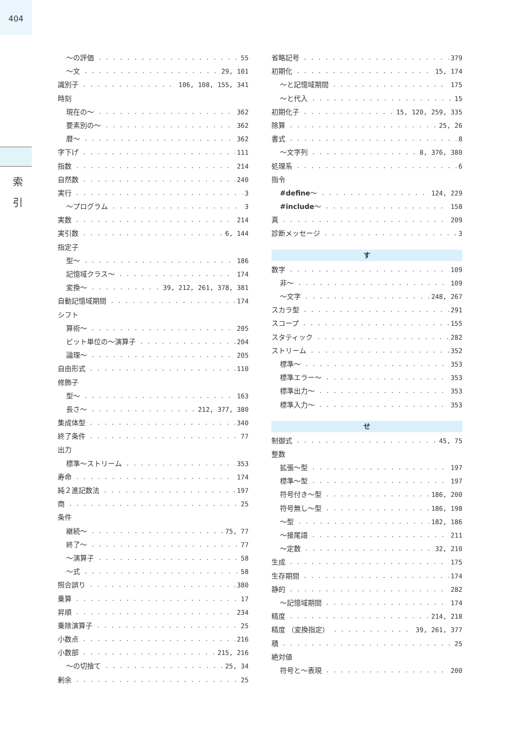404
索 引
～の評価 55
～文 29, 101
識別子 106, 108, 155, 341
時刻
現在の～ 362
要素別の～ 362
暦～ 362
字下げ 111
指数 214
自然数 240
実行 3
～プログラム 3
実数 214
実引数 6, 144
指定子
型～ 186
記憶域クラス～ 174
変換～ 39, 212, 261, 378, 381
自動記憶域期間 174
シフト
算術～ 205
ビット単位の～演算子 204
論理～ 205
自由形式 110
修飾子
型～ 163
長さ～ 212, 377, 380
集成体型 340
終了条件 77
出力
標準～ストリーム 353
寿命 174
純２進記数法 197
商 25
条件
継続～ 75, 77
終了～ 77
～演算子 58
～式 58
照合誤り 380
乗算 17
昇順 234
乗除演算子 25
小数点 216
小数部 215, 216
～の切捨て 25, 34
剰余 25
省略記号 379
初期化 15, 174
～と記憶域期間 175
～と代入 15
初期化子 15, 120, 259, 335
除算 25, 26
書式 8
～文字列 8, 376, 380
処理系 6
指令
#define～ 124, 229
#include～ 158
真 209
診断メッセージ 3
す
数字 109
非～ 109
～文字 248, 267
スカラ型 291
スコープ 155
スタティック 282
ストリーム 352
標準～ 353
標準エラー～ 353
標準出力～ 353
標準入力～ 353
せ
制御式 45, 75
整数
拡張～型 197
標準～型 197
符号付き～型 186, 200
符号無し～型 186, 198
～型 182, 186
～接尾語 211
～定数 32, 210
生成 175
生存期間 174
静的 282
～記憶域期間 174
精度 214, 218
精度 （変換指定） 39, 261, 377
積 25
絶対値
符号と～表現 200